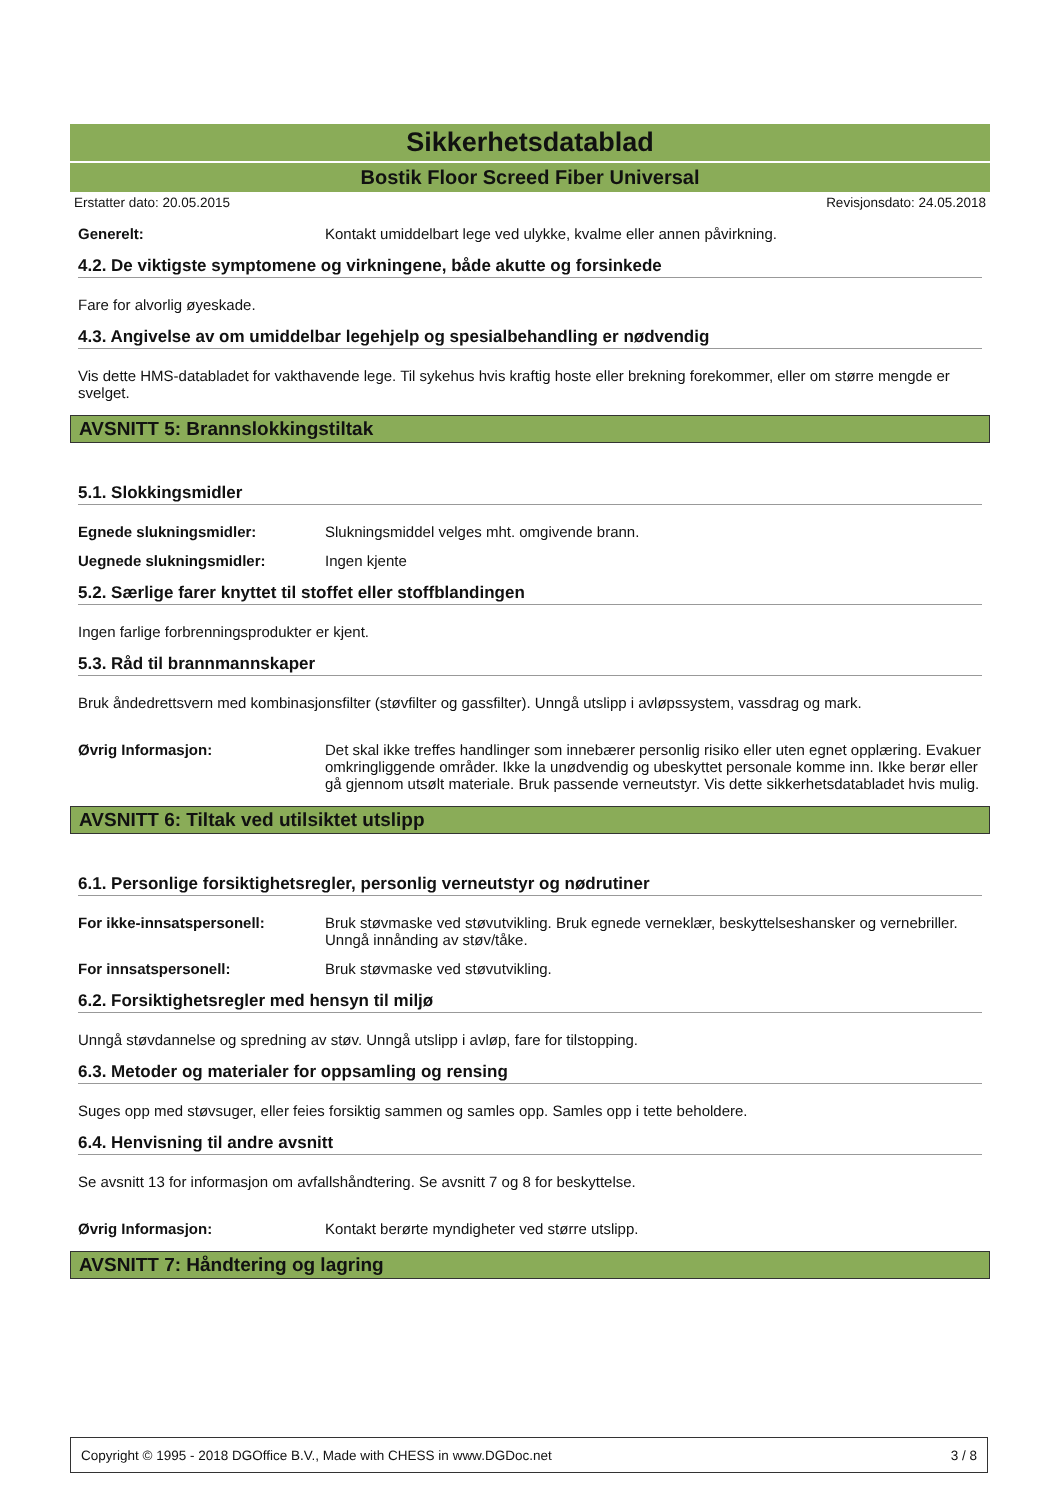Sikkerhetsdatablad
Bostik Floor Screed Fiber Universal
Erstatter dato: 20.05.2015 Revisjonsdato: 24.05.2018
Generelt: Kontakt umiddelbart lege ved ulykke, kvalme eller annen påvirkning.
4.2. De viktigste symptomene og virkningene, både akutte og forsinkede
Fare for alvorlig øyeskade.
4.3. Angivelse av om umiddelbar legehjelp og spesialbehandling er nødvendig
Vis dette HMS-databladet for vakthavende lege. Til sykehus hvis kraftig hoste eller brekning forekommer, eller om større mengde er svelget.
AVSNITT 5: Brannslokkingstiltak
5.1. Slokkingsmidler
Egnede slukningsmidler: Slukningsmiddel velges mht. omgivende brann.
Uegnede slukningsmidler: Ingen kjente
5.2. Særlige farer knyttet til stoffet eller stoffblandingen
Ingen farlige forbrenningsprodukter er kjent.
5.3. Råd til brannmannskaper
Bruk åndedrettsvern med kombinasjonsfilter (støvfilter og gassfilter). Unngå utslipp i avløpssystem, vassdrag og mark.
Øvrig Informasjon: Det skal ikke treffes handlinger som innebærer personlig risiko eller uten egnet opplæring. Evakuer omkringliggende områder. Ikke la unødvendig og ubeskyttet personale komme inn. Ikke berør eller gå gjennom utsølt materiale. Bruk passende verneutstyr. Vis dette sikkerhetsdatabladet hvis mulig.
AVSNITT 6: Tiltak ved utilsiktet utslipp
6.1. Personlige forsiktighetsregler, personlig verneutstyr og nødrutiner
For ikke-innsatspersonell: Bruk støvmaske ved støvutvikling. Bruk egnede verneklær, beskyttelseshansker og vernebriller. Unngå innånding av støv/tåke.
For innsatspersonell: Bruk støvmaske ved støvutvikling.
6.2. Forsiktighetsregler med hensyn til miljø
Unngå støvdannelse og spredning av støv. Unngå utslipp i avløp, fare for tilstopping.
6.3. Metoder og materialer for oppsamling og rensing
Suges opp med støvsuger, eller feies forsiktig sammen og samles opp. Samles opp i tette beholdere.
6.4. Henvisning til andre avsnitt
Se avsnitt 13 for informasjon om avfallshåndtering. Se avsnitt 7 og 8 for beskyttelse.
Øvrig Informasjon: Kontakt berørte myndigheter ved større utslipp.
AVSNITT 7: Håndtering og lagring
Copyright © 1995 - 2018 DGOffice B.V., Made with CHESS in www.DGDoc.net 3 / 8